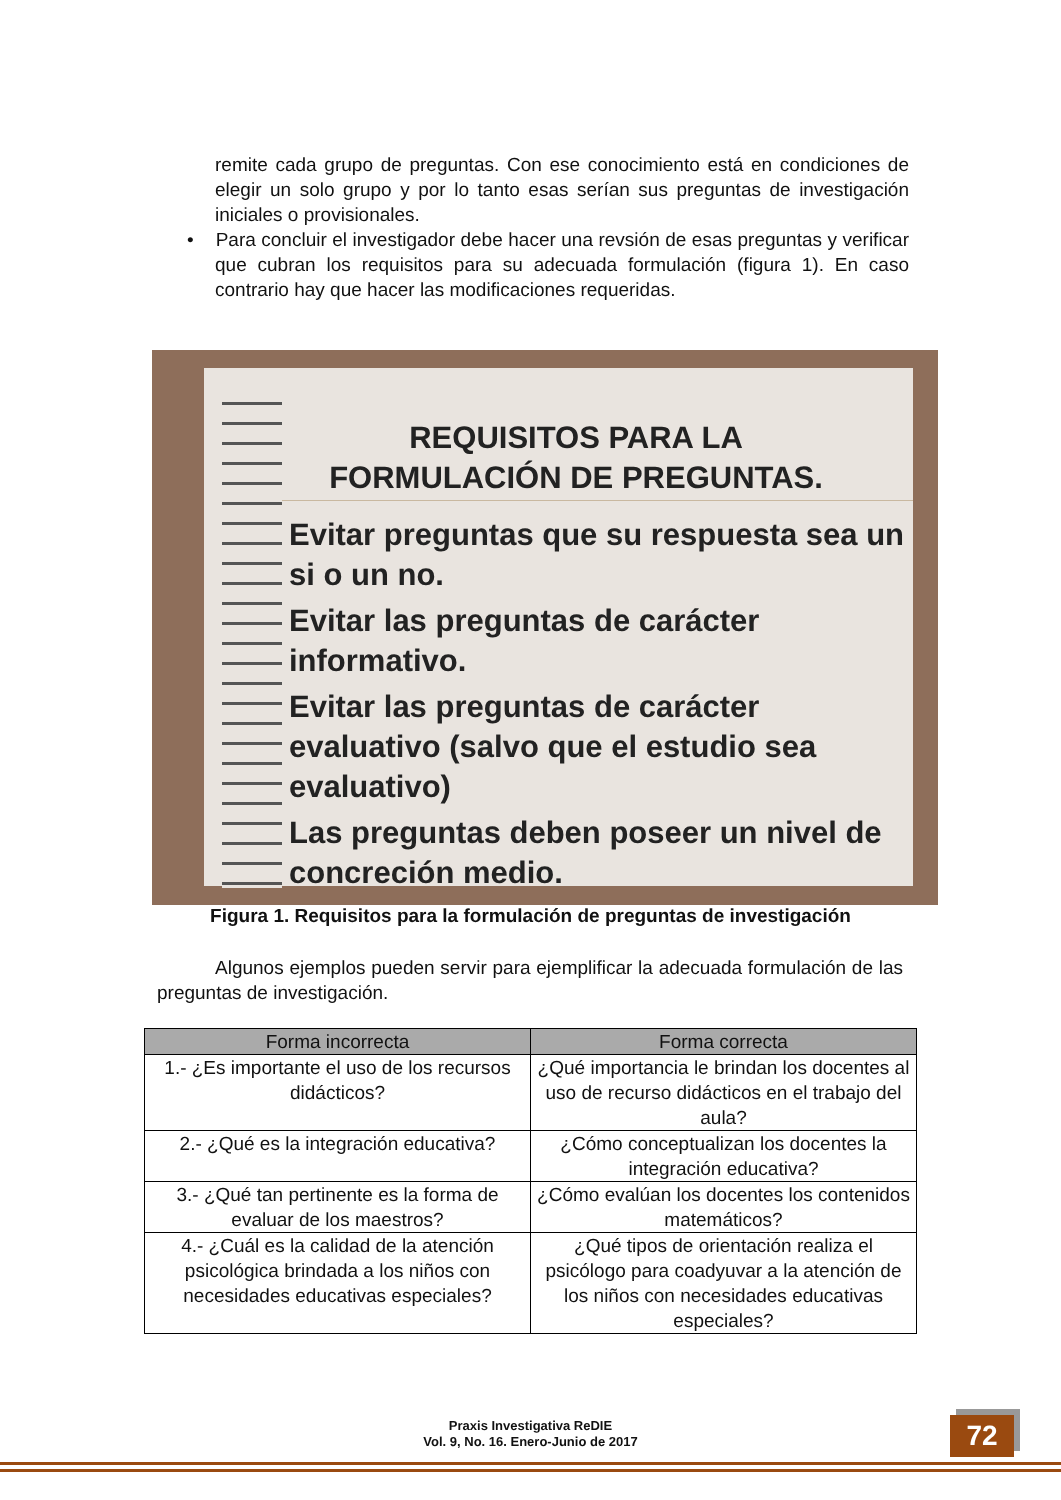remite cada grupo de preguntas. Con ese conocimiento está en condiciones de elegir un solo grupo y por lo tanto esas serían sus preguntas de investigación iniciales o provisionales.
• Para concluir el investigador debe hacer una revsión de esas preguntas y verificar que cubran los requisitos para su adecuada formulación (figura 1). En caso contrario hay que hacer las modificaciones requeridas.
REQUISITOS PARA LA
FORMULACIÓN DE PREGUNTAS.
Evitar preguntas que su respuesta sea un si o un no.
Evitar las preguntas de carácter informativo.
Evitar las preguntas de carácter evaluativo (salvo que el estudio sea evaluativo)
Las preguntas deben poseer un nivel de concreción medio.
Figura 1. Requisitos para la formulación de preguntas de investigación
Algunos ejemplos pueden servir para ejemplificar la adecuada formulación de las preguntas de investigación.
| Forma incorrecta | Forma correcta |
| --- | --- |
| 1.- ¿Es importante el uso de los recursos didácticos? | ¿Qué importancia le brindan los docentes al uso de recurso didácticos en el trabajo del aula? |
| 2.- ¿Qué es la integración educativa? | ¿Cómo conceptualizan los docentes la integración educativa? |
| 3.- ¿Qué tan pertinente es la forma de evaluar de los maestros? | ¿Cómo evalúan los docentes los contenidos matemáticos? |
| 4.- ¿Cuál es la calidad de la atención psicológica brindada a los niños con necesidades educativas especiales? | ¿Qué tipos de orientación realiza el psicólogo para coadyuvar a la atención de los niños con necesidades educativas especiales? |
Praxis Investigativa ReDIE
Vol. 9, No. 16. Enero-Junio de 2017
72